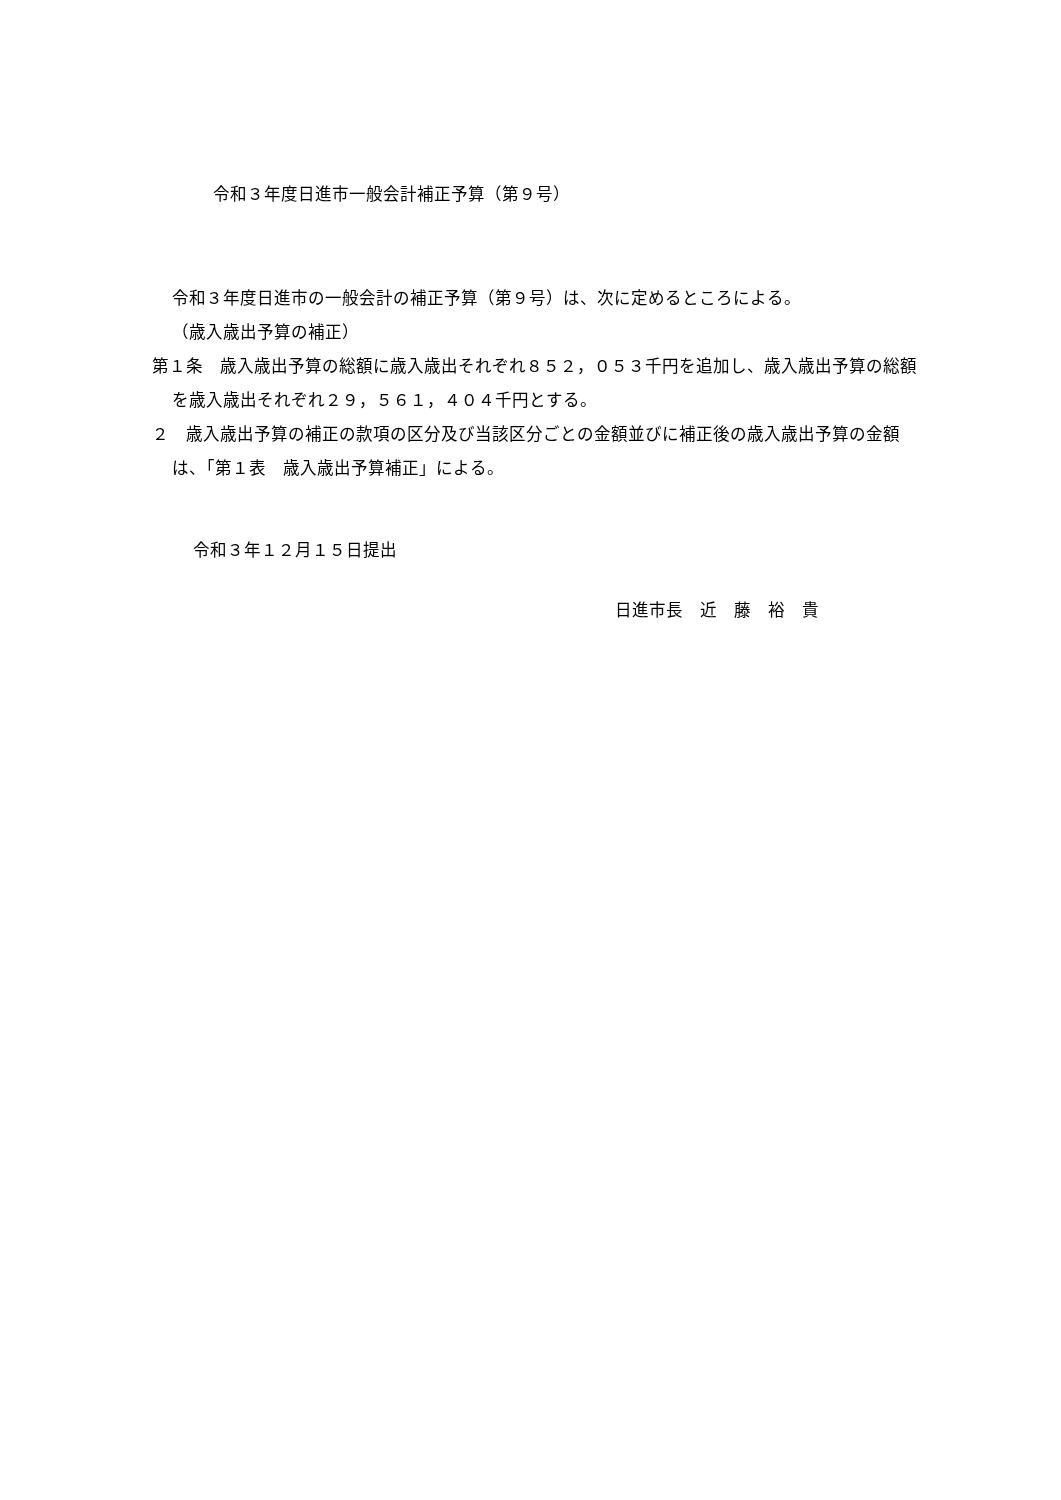令和３年度日進市一般会計補正予算（第９号）
令和３年度日進市の一般会計の補正予算（第９号）は、次に定めるところによる。
（歳入歳出予算の補正）
第１条　歳入歳出予算の総額に歳入歳出それぞれ８５２，０５３千円を追加し、歳入歳出予算の総額を歳入歳出それぞれ２９，５６１，４０４千円とする。
２　歳入歳出予算の補正の款項の区分及び当該区分ごとの金額並びに補正後の歳入歳出予算の金額は、「第１表　歳入歳出予算補正」による。
令和３年１２月１５日提出
日進市長　近　藤　裕　貴